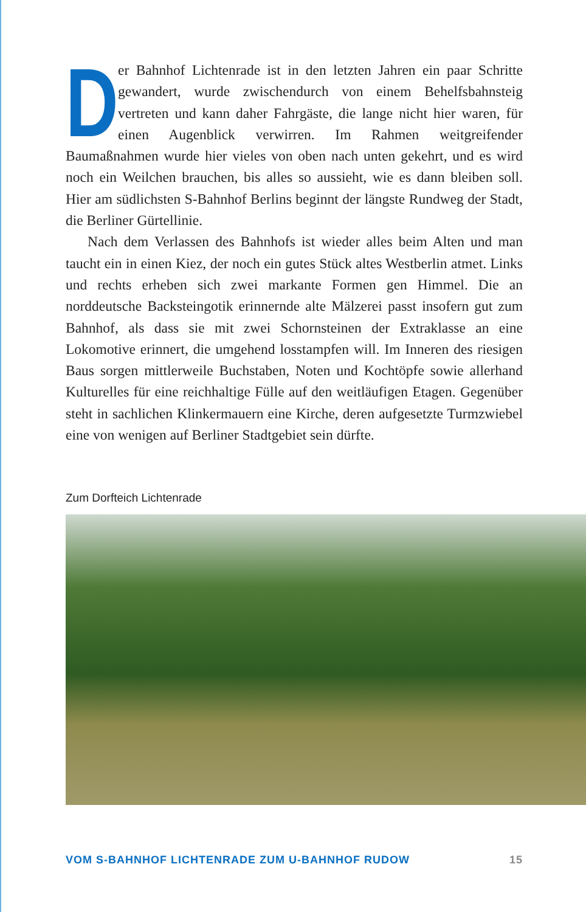Der Bahnhof Lichtenrade ist in den letzten Jahren ein paar Schritte gewandert, wurde zwischendurch von einem Behelfsbahnsteig vertreten und kann daher Fahrgäste, die lange nicht hier waren, für einen Augenblick verwirren. Im Rahmen weitgreifender Baumaßnahmen wurde hier vieles von oben nach unten gekehrt, und es wird noch ein Weilchen brauchen, bis alles so aussieht, wie es dann bleiben soll. Hier am südlichsten S-Bahnhof Berlins beginnt der längste Rundweg der Stadt, die Berliner Gürtellinie.
Nach dem Verlassen des Bahnhofs ist wieder alles beim Alten und man taucht ein in einen Kiez, der noch ein gutes Stück altes Westberlin atmet. Links und rechts erheben sich zwei markante Formen gen Himmel. Die an norddeutsche Backsteingotik erinnernde alte Mälzerei passt insofern gut zum Bahnhof, als dass sie mit zwei Schornsteinen der Extraklasse an eine Lokomotive erinnert, die umgehend losstampfen will. Im Inneren des riesigen Baus sorgen mittlerweile Buchstaben, Noten und Kochtöpfe sowie allerhand Kulturelles für eine reichhaltige Fülle auf den weitläufigen Etagen. Gegenüber steht in sachlichen Klinkermauern eine Kirche, deren aufgesetzte Turmzwiebel eine von wenigen auf Berliner Stadtgebiet sein dürfte.
Zum Dorfteich Lichtenrade
VOM S-BAHNHOF LICHTENRADE ZUM U-BAHNHOF RUDOW 15